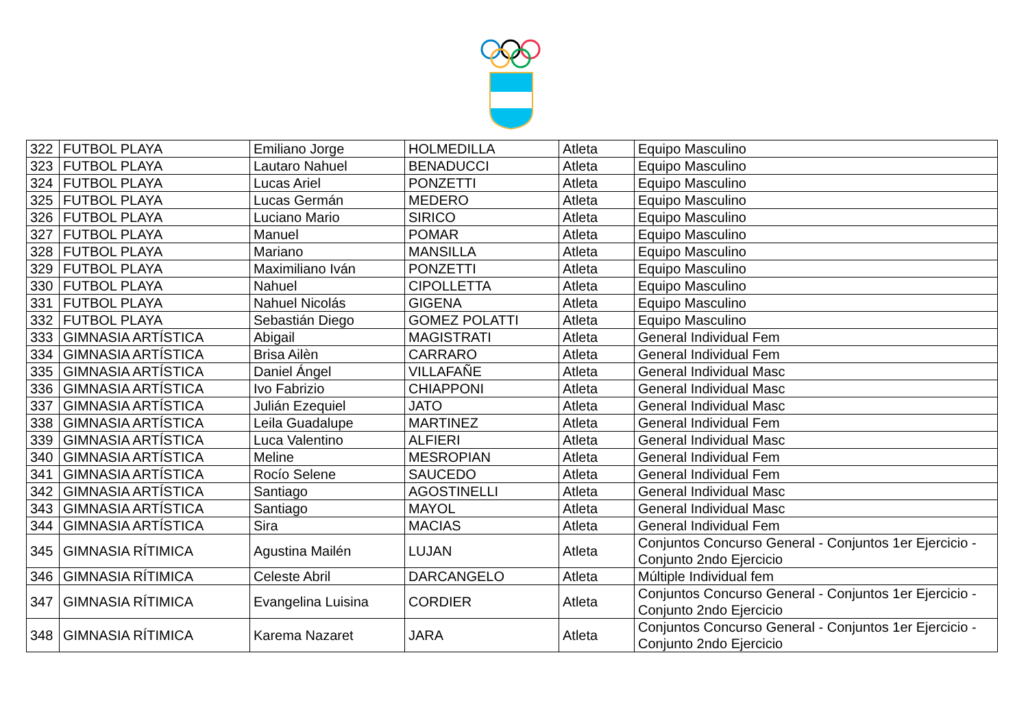| 322 | FUTBOL PLAYA | Emiliano Jorge | HOLMEDILLA | Atleta | Equipo Masculino |
| 323 | FUTBOL PLAYA | Lautaro Nahuel | BENADUCCI | Atleta | Equipo Masculino |
| 324 | FUTBOL PLAYA | Lucas Ariel | PONZETTI | Atleta | Equipo Masculino |
| 325 | FUTBOL PLAYA | Lucas Germán | MEDERO | Atleta | Equipo Masculino |
| 326 | FUTBOL PLAYA | Luciano Mario | SIRICO | Atleta | Equipo Masculino |
| 327 | FUTBOL PLAYA | Manuel | POMAR | Atleta | Equipo Masculino |
| 328 | FUTBOL PLAYA | Mariano | MANSILLA | Atleta | Equipo Masculino |
| 329 | FUTBOL PLAYA | Maximiliano Iván | PONZETTI | Atleta | Equipo Masculino |
| 330 | FUTBOL PLAYA | Nahuel | CIPOLLETTA | Atleta | Equipo Masculino |
| 331 | FUTBOL PLAYA | Nahuel Nicolás | GIGENA | Atleta | Equipo Masculino |
| 332 | FUTBOL PLAYA | Sebastián Diego | GOMEZ POLATTI | Atleta | Equipo Masculino |
| 333 | GIMNASIA ARTÍSTICA | Abigail | MAGISTRATI | Atleta | General Individual Fem |
| 334 | GIMNASIA ARTÍSTICA | Brisa Ailèn | CARRARO | Atleta | General Individual Fem |
| 335 | GIMNASIA ARTÍSTICA | Daniel Ángel | VILLAFAÑE | Atleta | General Individual Masc |
| 336 | GIMNASIA ARTÍSTICA | Ivo Fabrizio | CHIAPPONI | Atleta | General Individual Masc |
| 337 | GIMNASIA ARTÍSTICA | Julián Ezequiel | JATO | Atleta | General Individual Masc |
| 338 | GIMNASIA ARTÍSTICA | Leila Guadalupe | MARTINEZ | Atleta | General Individual Fem |
| 339 | GIMNASIA ARTÍSTICA | Luca Valentino | ALFIERI | Atleta | General Individual Masc |
| 340 | GIMNASIA ARTÍSTICA | Meline | MESROPIAN | Atleta | General Individual Fem |
| 341 | GIMNASIA ARTÍSTICA | Rocío Selene | SAUCEDO | Atleta | General Individual Fem |
| 342 | GIMNASIA ARTÍSTICA | Santiago | AGOSTINELLI | Atleta | General Individual Masc |
| 343 | GIMNASIA ARTÍSTICA | Santiago | MAYOL | Atleta | General Individual Masc |
| 344 | GIMNASIA ARTÍSTICA | Sira | MACIAS | Atleta | General Individual Fem |
| 345 | GIMNASIA RÍTIMICA | Agustina Mailén | LUJAN | Atleta | Conjuntos Concurso General - Conjuntos 1er Ejercicio - Conjunto 2ndo Ejercicio |
| 346 | GIMNASIA RÍTIMICA | Celeste Abril | DARCANGELO | Atleta | Múltiple Individual fem |
| 347 | GIMNASIA RÍTIMICA | Evangelina Luisina | CORDIER | Atleta | Conjuntos Concurso General - Conjuntos 1er Ejercicio - Conjunto 2ndo Ejercicio |
| 348 | GIMNASIA RÍTIMICA | Karema Nazaret | JARA | Atleta | Conjuntos Concurso General - Conjuntos 1er Ejercicio - Conjunto 2ndo Ejercicio |